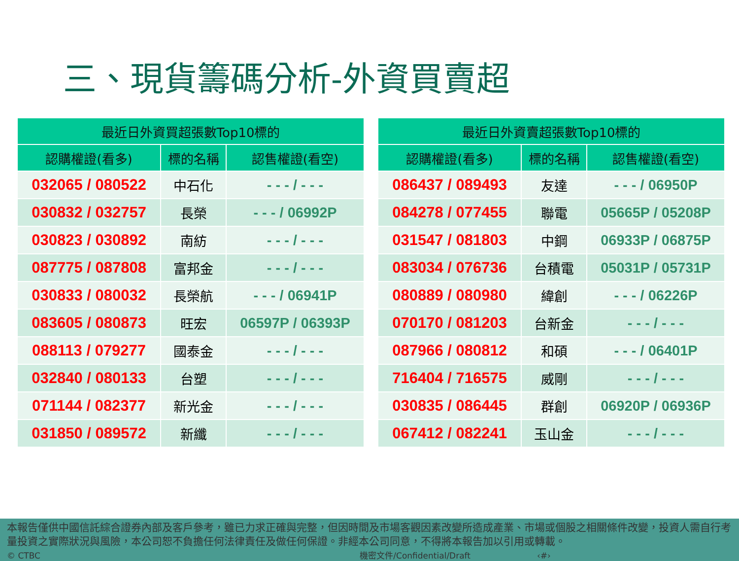三、現貨籌碼分析-外資買賣超
| 最近日外資買超張數Top10標的 | | |
| --- | --- | --- |
| 認購權證(看多) | 標的名稱 | 認售權證(看空) |
| 032065 / 080522 | 中石化 | - - - / - - - |
| 030832 / 032757 | 長榮 | - - - / 06992P |
| 030823 / 030892 | 南紡 | - - - / - - - |
| 087775 / 087808 | 富邦金 | - - - / - - - |
| 030833 / 080032 | 長榮航 | - - - / 06941P |
| 083605 / 080873 | 旺宏 | 06597P / 06393P |
| 088113 / 079277 | 國泰金 | - - - / - - - |
| 032840 / 080133 | 台塑 | - - - / - - - |
| 071144 / 082377 | 新光金 | - - - / - - - |
| 031850 / 089572 | 新纖 | - - - / - - - |
| 最近日外資賣超張數Top10標的 | | |
| --- | --- | --- |
| 認購權證(看多) | 標的名稱 | 認售權證(看空) |
| 086437 / 089493 | 友達 | - - - / 06950P |
| 084278 / 077455 | 聯電 | 05665P / 05208P |
| 031547 / 081803 | 中鋼 | 06933P / 06875P |
| 083034 / 076736 | 台積電 | 05031P / 05731P |
| 080889 / 080980 | 緯創 | - - - / 06226P |
| 070170 / 081203 | 台新金 | - - - / - - - |
| 087966 / 080812 | 和碩 | - - - / 06401P |
| 716404 / 716575 | 威剛 | - - - / - - - |
| 030835 / 086445 | 群創 | 06920P / 06936P |
| 067412 / 082241 | 玉山金 | - - - / - - - |
本報告僅供中國信託綜合證券內部及客戶參考，雖已力求正確與完整，但因時間及市場客觀因素改變所造成產業、市場或個股之相關條件改變，投資人需自行考量投資之實際狀況與風險，本公司恕不負擔任何法律責任及做任何保證。非經本公司同意，不得將本報告加以引用或轉載。
© CTBC 機密文件/Confidential/Draft ‹#›